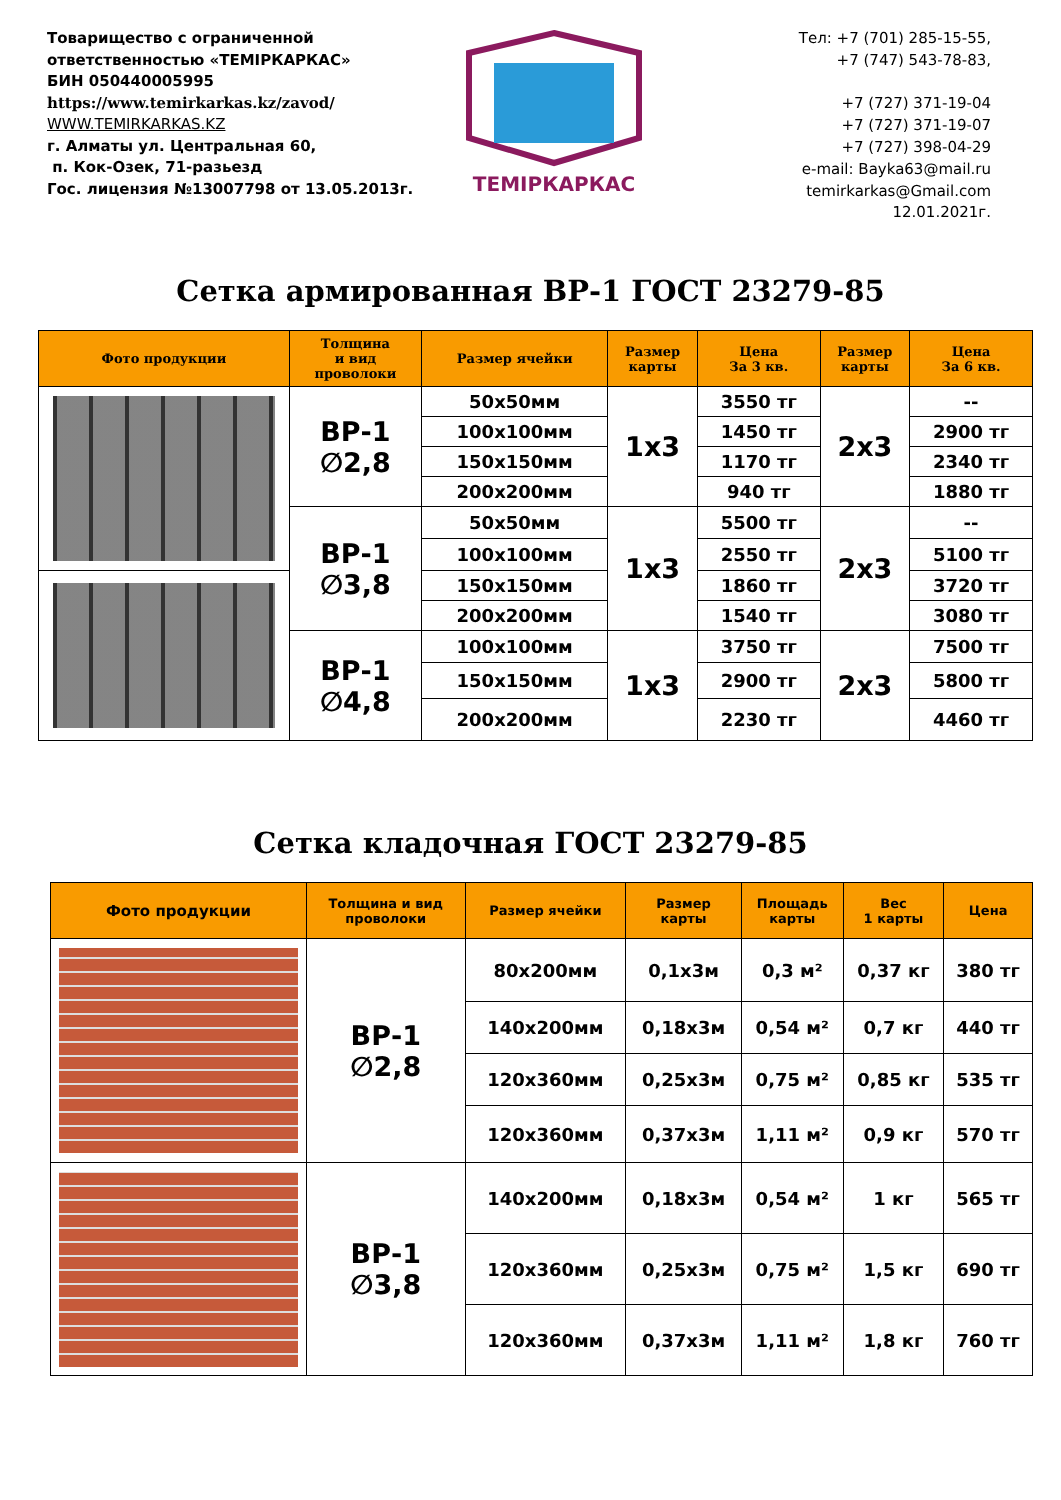Товарищество с ограниченной ответственностью «ТЕМIРКАРКАС»
БИН 050440005995
https://www.temirkarkas.kz/zavod/
WWW.TEMIRKARKAS.KZ
г. Алматы ул. Центральная 60,
п. Кок-Озек, 71-разьезд
Гос. лицензия №13007798 от 13.05.2013г.
ТЕМIРКАРКАС
Тел: +7 (701) 285-15-55,
+7 (747) 543-78-83,
+7 (727) 371-19-04
+7 (727) 371-19-07
+7 (727) 398-04-29
e-mail: Bayka63@mail.ru
temirkarkas@Gmail.com
12.01.2021г.
Сетка армированная ВР-1 ГОСТ 23279-85
| Фото продукции | Толщина и вид проволоки | Размер ячейки | Размер карты | Цена За 3 кв. | Размер карты | Цена За 6 кв. |
| --- | --- | --- | --- | --- | --- | --- |
| | ВР-1 ∅2,8 | 50x50мм | 1x3 | 3550 тг | 2x3 | -- |
| | | 100x100мм | | 1450 тг | | 2900 тг |
| | | 150x150мм | | 1170 тг | | 2340 тг |
| | | 200x200мм | | 940 тг | | 1880 тг |
| | ВР-1 ∅3,8 | 50x50мм | 1x3 | 5500 тг | 2x3 | -- |
| | | 100x100мм | | 2550 тг | | 5100 тг |
| | | 150x150мм | | 1860 тг | | 3720 тг |
| | | 200x200мм | | 1540 тг | | 3080 тг |
| | ВР-1 ∅4,8 | 100x100мм | 1x3 | 3750 тг | 2x3 | 7500 тг |
| | | 150x150мм | | 2900 тг | | 5800 тг |
| | | 200x200мм | | 2230 тг | | 4460 тг |
Сетка кладочная ГОСТ 23279-85
| Фото продукции | Толщина и вид проволоки | Размер ячейки | Размер карты | Площадь карты | Вес 1 карты | Цена |
| --- | --- | --- | --- | --- | --- | --- |
| | ВР-1 ∅2,8 | 80x200мм | 0,1x3м | 0,3 м² | 0,37 кг | 380 тг |
| | | 140x200мм | 0,18x3м | 0,54 м² | 0,7 кг | 440 тг |
| | | 120x360мм | 0,25x3м | 0,75 м² | 0,85 кг | 535 тг |
| | | 120x360мм | 0,37x3м | 1,11 м² | 0,9 кг | 570 тг |
| | ВР-1 ∅3,8 | 140x200мм | 0,18x3м | 0,54 м² | 1 кг | 565 тг |
| | | 120x360мм | 0,25x3м | 0,75 м² | 1,5 кг | 690 тг |
| | | 120x360мм | 0,37x3м | 1,11 м² | 1,8 кг | 760 тг |